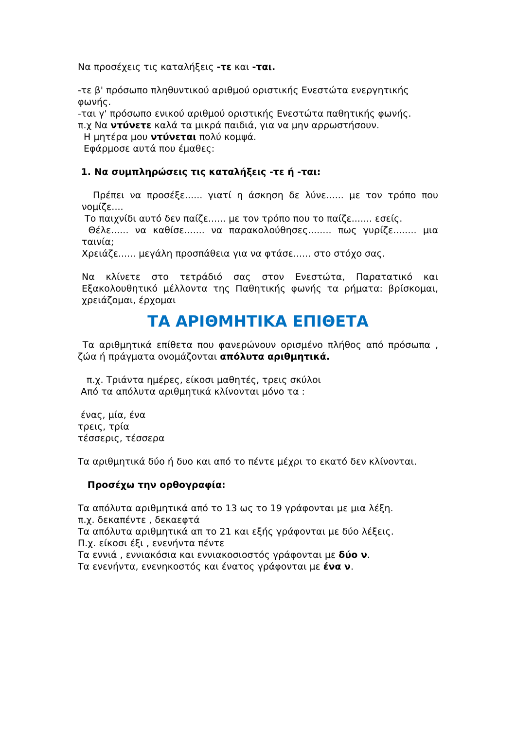Να προσέχεις τις καταλήξεις -τε και -ται.
-τε β' πρόσωπο πληθυντικού αριθμού οριστικής Ενεστώτα ενεργητικής φωνής.
-ται γ' πρόσωπο ενικού αριθμού οριστικής Ενεστώτα παθητικής φωνής.
π.χ Να ντύνετε καλά τα μικρά παιδιά, για να μην αρρωστήσουν.
Η μητέρα μου ντύνεται πολύ κομψά.
Εφάρμοσε αυτά που έμαθες:
1. Να συμπληρώσεις τις καταλήξεις -τε ή -ται:
Πρέπει να προσέξε...... γιατί η άσκηση δε λύνε...... με τον τρόπο που νομίζε....
Το παιχνίδι αυτό δεν παίζε...... με τον τρόπο που το παίζε....... εσείς.
Θέλε...... να καθίσε....... να παρακολούθησες........ πως γυρίζε........ μια ταινία;
Χρειάζε...... μεγάλη προσπάθεια για να φτάσε...... στο στόχο σας.
Να κλίνετε στο τετράδιό σας στον Ενεστώτα, Παρατατικό και Εξακολουθητικό μέλλοντα της Παθητικής φωνής τα ρήματα: βρίσκομαι, χρειάζομαι, έρχομαι
ΤΑ ΑΡΙΘΜΗΤΙΚΑ ΕΠΙΘΕΤΑ
Τα αριθμητικά επίθετα που φανερώνουν ορισμένο πλήθος από πρόσωπα , ζώα ή πράγματα ονομάζονται απόλυτα αριθμητικά.
π.χ. Τριάντα ημέρες, είκοσι μαθητές, τρεις σκύλοι
Από τα απόλυτα αριθμητικά κλίνονται μόνο τα :
ένας, μία, ένα
τρεις, τρία
τέσσερις, τέσσερα
Τα αριθμητικά δύο ή δυο και από το πέντε μέχρι το εκατό δεν κλίνονται.
Προσέχω την ορθογραφία:
Τα απόλυτα αριθμητικά από το 13 ως το 19 γράφονται με μια λέξη.
π.χ. δεκαπέντε , δεκαεφτά
Τα απόλυτα αριθμητικά απ το 21 και εξής γράφονται με δύο λέξεις.
Π.χ. είκοσι έξι , ενενήντα πέντε
Τα εννιά , εννιακόσια και εννιακοσιοστός γράφονται με δύο ν.
Τα ενενήντα, ενενηκοστός και ένατος γράφονται με ένα ν.